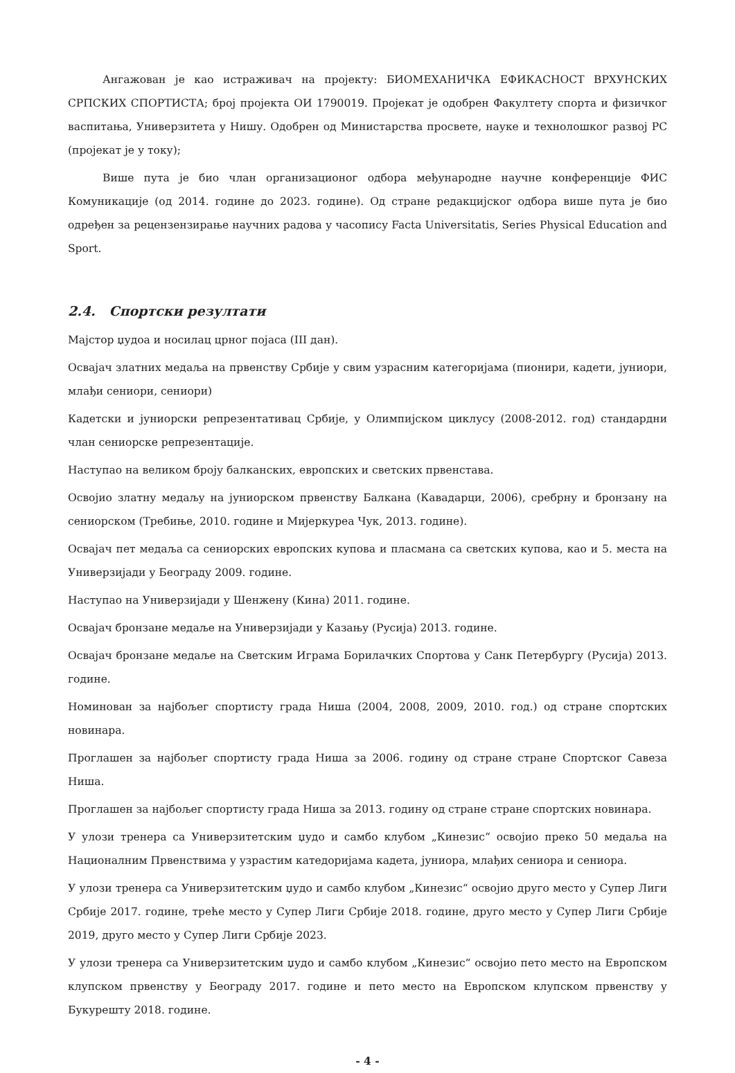Ангажован је као истраживач на пројекту: БИОМЕХАНИЧКА ЕФИКАСНОСТ ВРХУНСКИХ СРПСКИХ СПОРТИСТА; број пројекта ОИ 1790019. Пројекат је одобрен Факултету спорта и физичког васпитања, Универзитета у Нишу. Одобрен од Министарства просвете, науке и технолошког развој РС (пројекат је у току);
Више пута је био члан организационог одбора међународне научне конференције ФИС Комуникације (од 2014. године до 2023. године). Од стране редакцијског одбора више пута је био одређен за рецензензирање научних радова у часопису Facta Universitatis, Series Physical Education and Sport.
2.4. Спортски резултати
Мајстор џудоа и носилац црног појаса (III дан).
Освајач златних медаља на првенству Србије у свим узрасним категоријама (пионири, кадети, јуниори, млађи сениори, сениори)
Кадетски и јуниорски репрезентативац Србије, у Олимпијском циклусу (2008-2012. год) стандардни члан сениорске репрезентације.
Наступао на великом броју балканских, европских и светских првенстава.
Освојио златну медаљу на јуниорском првенству Балкана (Кавадарци, 2006), сребрну и бронзану на сениорском (Требиње, 2010. године и Мијеркуреа Чук, 2013. године).
Освајач пет медаља са сениорских европских купова и пласмана са светских купова, као и 5. места на Универзијади у Београду 2009. године.
Наступао на Универзијади у Шенжену (Кина) 2011. године.
Освајач бронзане медаље на Универзијади у Казању (Русија) 2013. године.
Освајач бронзане медаље на Светским Играма Борилачких Спортова у Санк Петербургу (Русија) 2013. године.
Номинован за најбољег спортисту града Ниша (2004, 2008, 2009, 2010. год.) од стране спортских новинара.
Проглашен за најбољег спортисту града Ниша за 2006. годину од стране стране Спортског Савеза Ниша.
Проглашен за најбољег спортисту града Ниша за 2013. годину од стране стране спортских новинара.
У улози тренера са Универзитетским џудо и самбо клубом „Кинезис“ освојио преко 50 медаља на Националним Првенствима у узрастим катедоријама кадета, јуниора, млађих сениора и сениора.
У улози тренера са Универзитетским џудо и самбо клубом „Кинезис“ освојио друго место у Супер Лиги Србије 2017. године, треће место у Супер Лиги Србије 2018. године, друго место у Супер Лиги Србије 2019, друго место у Супер Лиги Србије 2023.
У улози тренера са Универзитетским џудо и самбо клубом „Кинезис“ освојио пето место на Европском клупском првенству у Београду 2017. године и пето место на Европском клупском првенству у Букурешту 2018. године.
- 4 -